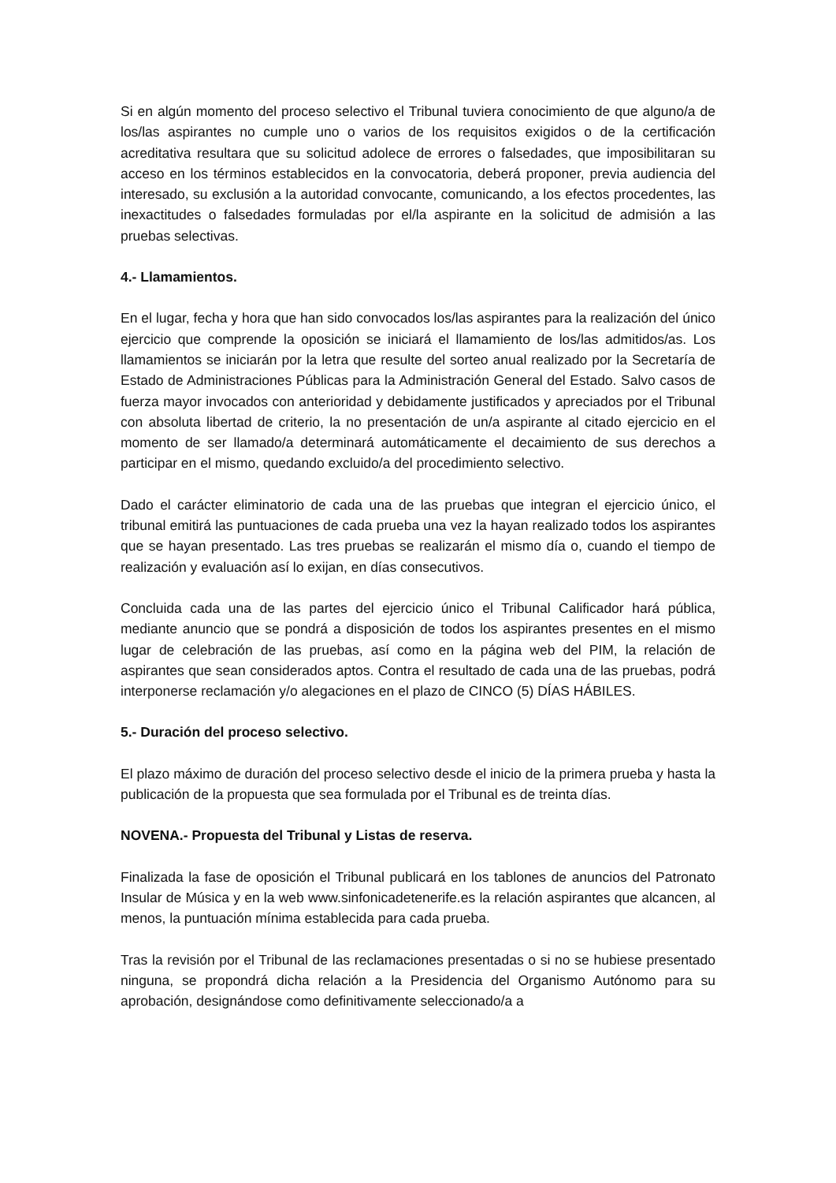Si en algún momento del proceso selectivo el Tribunal tuviera conocimiento de que alguno/a de los/las aspirantes no cumple uno o varios de los requisitos exigidos o de la certificación acreditativa resultara que su solicitud adolece de errores o falsedades, que imposibilitaran su acceso en los términos establecidos en la convocatoria, deberá proponer, previa audiencia del interesado, su exclusión a la autoridad convocante, comunicando, a los efectos procedentes, las inexactitudes o falsedades formuladas por el/la aspirante en la solicitud de admisión a las pruebas selectivas.
4.- Llamamientos.
En el lugar, fecha y hora que han sido convocados los/las aspirantes para la realización del único ejercicio que comprende la oposición se iniciará el llamamiento de los/las admitidos/as. Los llamamientos se iniciarán por la letra que resulte del sorteo anual realizado por la Secretaría de Estado de Administraciones Públicas para la Administración General del Estado. Salvo casos de fuerza mayor invocados con anterioridad y debidamente justificados y apreciados por el Tribunal con absoluta libertad de criterio, la no presentación de un/a aspirante al citado ejercicio en el momento de ser llamado/a determinará automáticamente el decaimiento de sus derechos a participar en el mismo, quedando excluido/a del procedimiento selectivo.
Dado el carácter eliminatorio de cada una de las pruebas que integran el ejercicio único, el tribunal emitirá las puntuaciones de cada prueba una vez la hayan realizado todos los aspirantes que se hayan presentado. Las tres pruebas se realizarán el mismo día o, cuando el tiempo de realización y evaluación así lo exijan, en días consecutivos.
Concluida cada una de las partes del ejercicio único el Tribunal Calificador hará pública, mediante anuncio que se pondrá a disposición de todos los aspirantes presentes en el mismo lugar de celebración de las pruebas, así como en la página web del PIM, la relación de aspirantes que sean considerados aptos. Contra el resultado de cada una de las pruebas, podrá interponerse reclamación y/o alegaciones en el plazo de CINCO (5) DÍAS HÁBILES.
5.- Duración del proceso selectivo.
El plazo máximo de duración del proceso selectivo desde el inicio de la primera prueba y hasta la publicación de la propuesta que sea formulada por el Tribunal es de treinta días.
NOVENA.- Propuesta del Tribunal y Listas de reserva.
Finalizada la fase de oposición el Tribunal publicará en los tablones de anuncios del Patronato Insular de Música y en la web www.sinfonicadetenerife.es la relación aspirantes que alcancen, al menos, la puntuación mínima establecida para cada prueba.
Tras la revisión por el Tribunal de las reclamaciones presentadas o si no se hubiese presentado ninguna, se propondrá dicha relación a la Presidencia del Organismo Autónomo para su aprobación, designándose como definitivamente seleccionado/a a